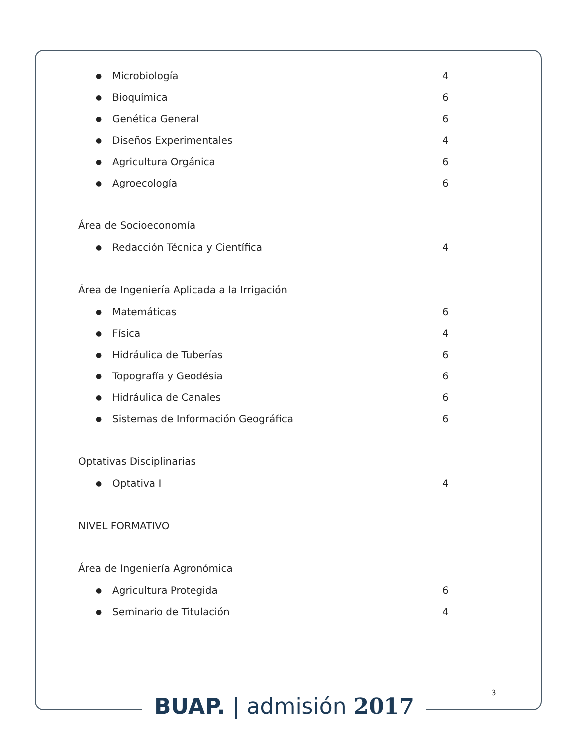● Microbiología 4
● Bioquímica 6
● Genética General 6
● Diseños Experimentales 4
● Agricultura Orgánica 6
● Agroecología 6
Área de Socioeconomía
● Redacción Técnica y Científica 4
Área de Ingeniería Aplicada a la Irrigación
● Matemáticas 6
● Física 4
● Hidráulica de Tuberías 6
● Topografía y Geodésia 6
● Hidráulica de Canales 6
● Sistemas de Información Geográfica 6
Optativas Disciplinarias
● Optativa I 4
NIVEL FORMATIVO
Área de Ingeniería Agronómica
● Agricultura Protegida 6
● Seminario de Titulación 4
3
BUAP. | admisión 2017